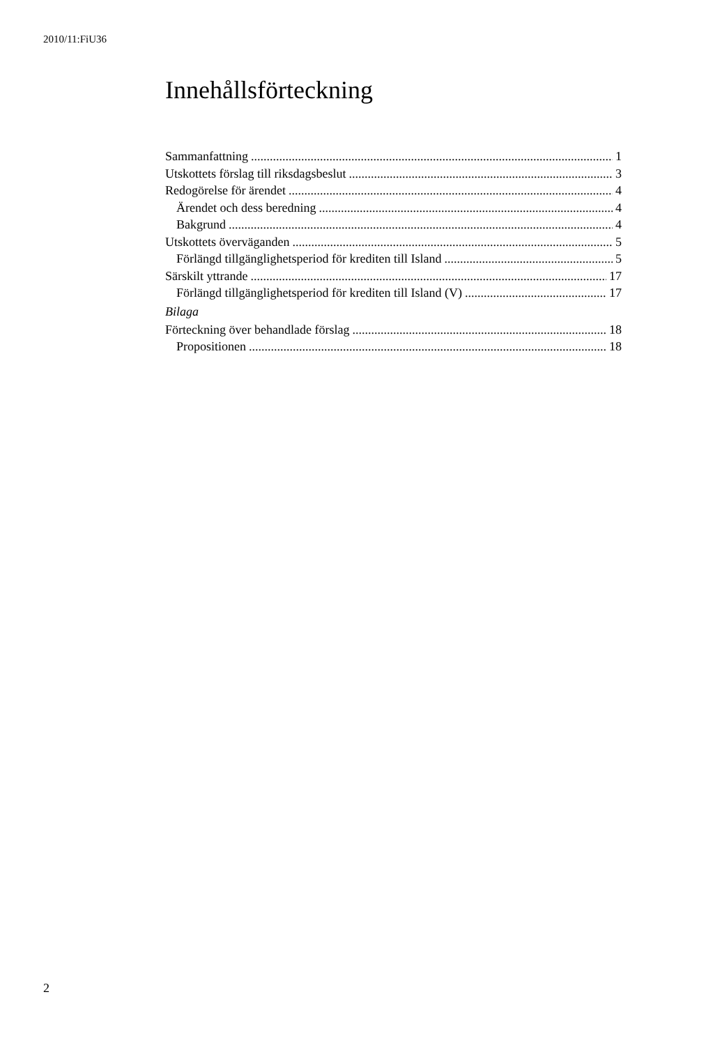2010/11:FiU36
Innehållsförteckning
Sammanfattning 1
Utskottets förslag till riksdagsbeslut 3
Redogörelse för ärendet 4
Ärendet och dess beredning 4
Bakgrund 4
Utskottets överväganden 5
Förlängd tillgänglighetsperiod för krediten till Island 5
Särskilt yttrande 17
Förlängd tillgänglighetsperiod för krediten till Island (V) 17
Bilaga
Förteckning över behandlade förslag 18
Propositionen 18
2